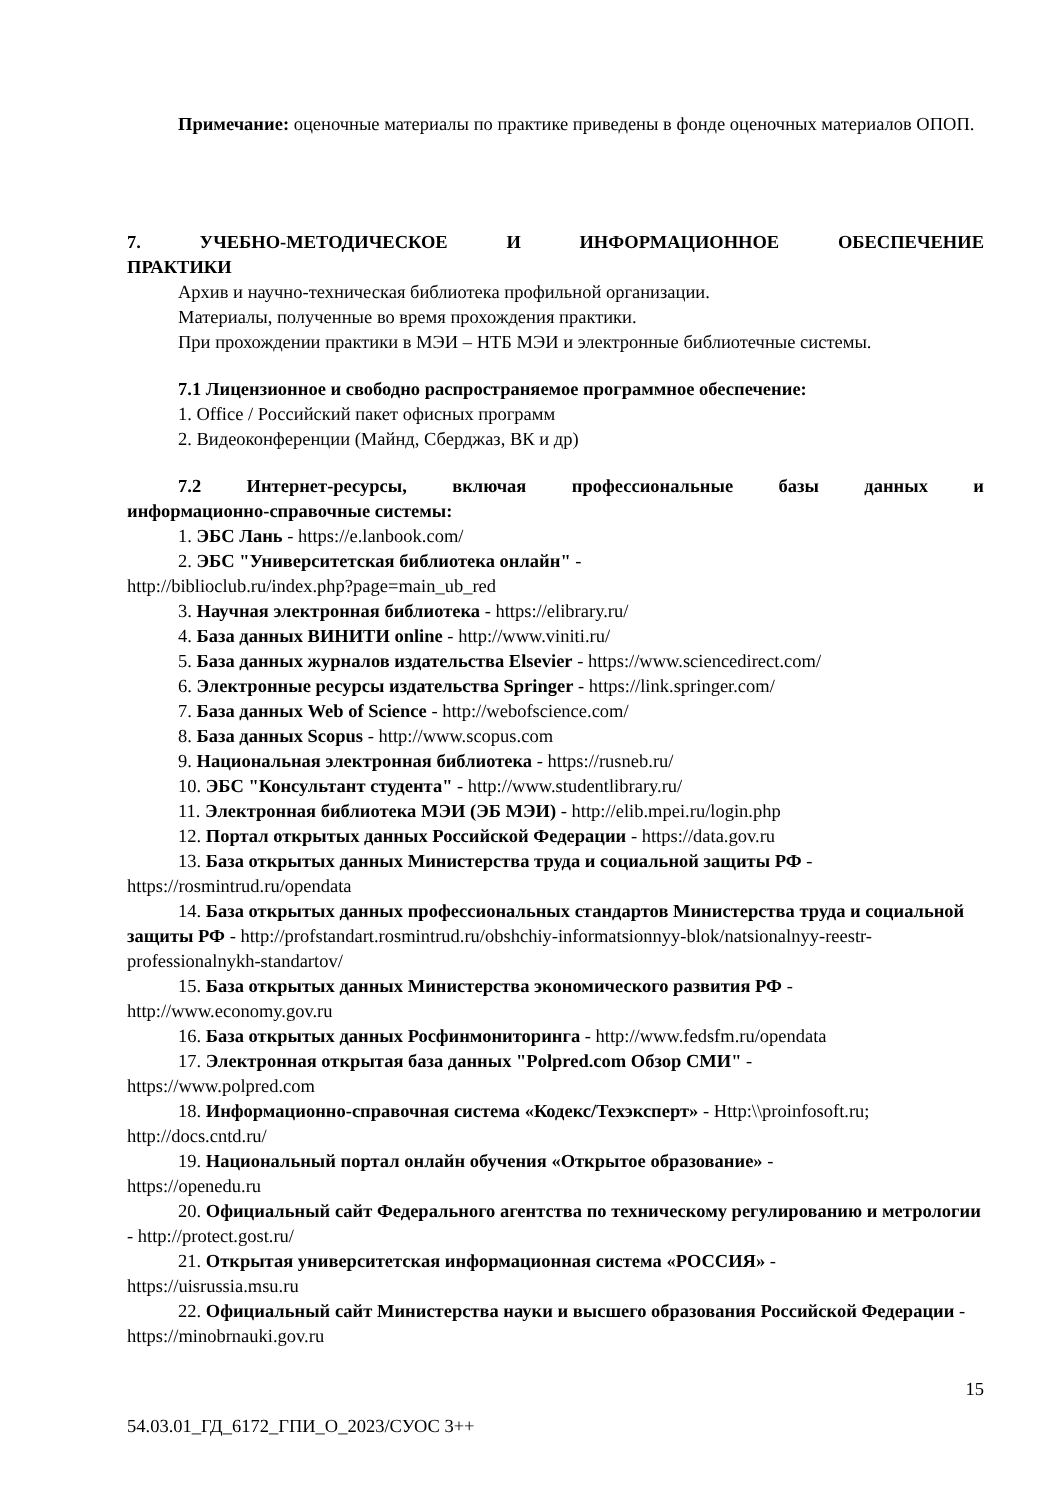Примечание: оценочные материалы по практике приведены в фонде оценочных материалов ОПОП.
7. УЧЕБНО-МЕТОДИЧЕСКОЕ И ИНФОРМАЦИОННОЕ ОБЕСПЕЧЕНИЕ
ПРАКТИКИ
Архив и научно-техническая библиотека профильной организации.
Материалы, полученные во время прохождения практики.
При прохождении практики в МЭИ – НТБ МЭИ и электронные библиотечные системы.
7.1 Лицензионное и свободно распространяемое программное обеспечение:
1. Office / Российский пакет офисных программ
2. Видеоконференции (Майнд, Сберджаз, ВК и др)
7.2 Интернет-ресурсы, включая профессиональные базы данных и
информационно-справочные системы:
1. ЭБС Лань - https://e.lanbook.com/
2. ЭБС "Университетская библиотека онлайн" -
http://biblioclub.ru/index.php?page=main_ub_red
3. Научная электронная библиотека - https://elibrary.ru/
4. База данных ВИНИТИ online - http://www.viniti.ru/
5. База данных журналов издательства Elsevier - https://www.sciencedirect.com/
6. Электронные ресурсы издательства Springer - https://link.springer.com/
7. База данных Web of Science - http://webofscience.com/
8. База данных Scopus - http://www.scopus.com
9. Национальная электронная библиотека - https://rusneb.ru/
10. ЭБС "Консультант студента" - http://www.studentlibrary.ru/
11. Электронная библиотека МЭИ (ЭБ МЭИ) - http://elib.mpei.ru/login.php
12. Портал открытых данных Российской Федерации - https://data.gov.ru
13. База открытых данных Министерства труда и социальной защиты РФ -
https://rosmintrud.ru/opendata
14. База открытых данных профессиональных стандартов Министерства труда и социальной защиты РФ - http://profstandart.rosmintrud.ru/obshchiy-informatsionnyy-blok/natsionalnyy-reestr-professionalnykh-standartov/
15. База открытых данных Министерства экономического развития РФ -
http://www.economy.gov.ru
16. База открытых данных Росфинмониторинга - http://www.fedsfm.ru/opendata
17. Электронная открытая база данных "Polpred.com Обзор СМИ" -
https://www.polpred.com
18. Информационно-справочная система «Кодекс/Техэксперт» - Http:\\proinfosoft.ru; http://docs.cntd.ru/
19. Национальный портал онлайн обучения «Открытое образование» -
https://openedu.ru
20. Официальный сайт Федерального агентства по техническому регулированию и метрологии - http://protect.gost.ru/
21. Открытая университетская информационная система «РОССИЯ» -
https://uisrussia.msu.ru
22. Официальный сайт Министерства науки и высшего образования Российской Федерации - https://minobrnauki.gov.ru
15
54.03.01_ГД_6172_ГПИ_О_2023/СУОС 3++